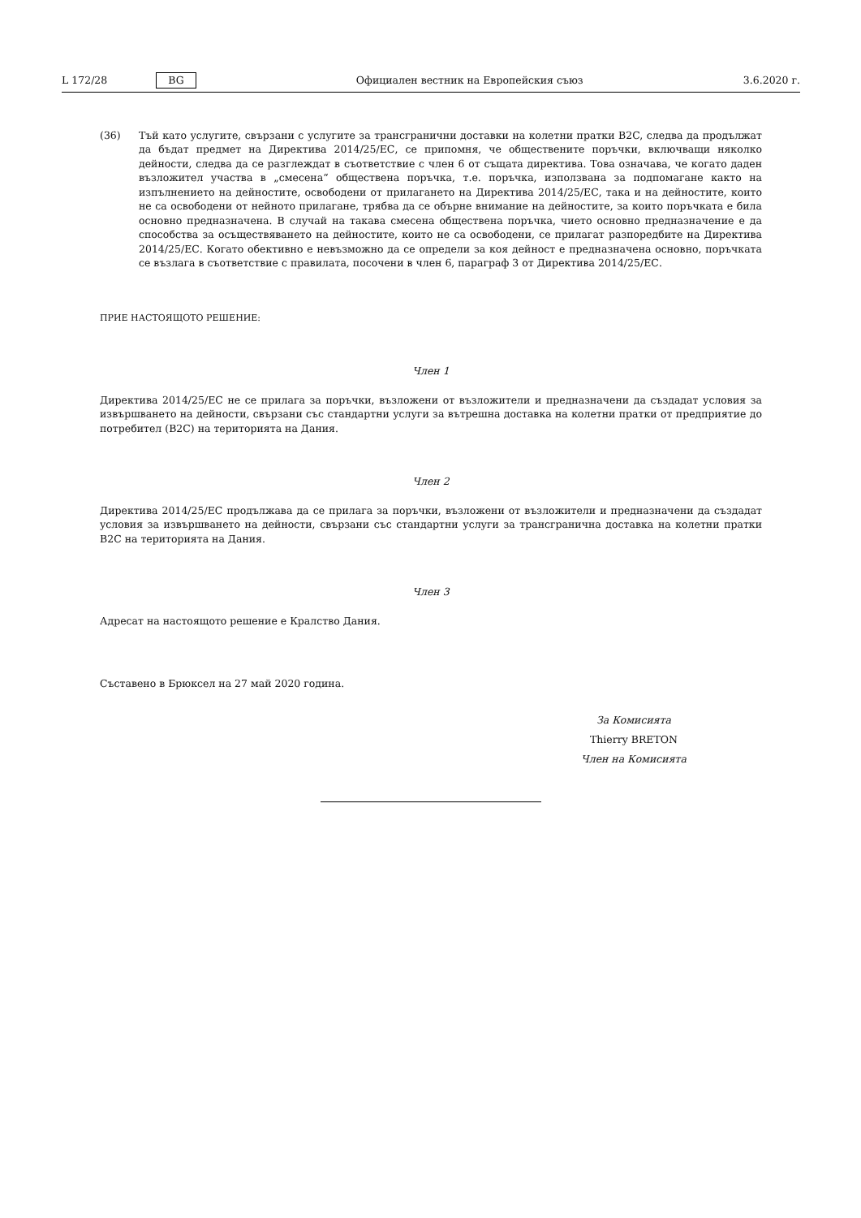L 172/28 BG Официален вестник на Европейския съюз 3.6.2020 г.
(36) Тъй като услугите, свързани с услугите за трансгранични доставки на колетни пратки B2C, следва да продължат да бъдат предмет на Директива 2014/25/ЕС, се припомня, че обществените поръчки, включващи няколко дейности, следва да се разглеждат в съответствие с член 6 от същата директива. Това означава, че когато даден възложител участва в „смесена“ обществена поръчка, т.е. поръчка, използвана за подпомагане както на изпълнението на дейностите, освободени от прилагането на Директива 2014/25/ЕС, така и на дейностите, които не са освободени от нейното прилагане, трябва да се обърне внимание на дейностите, за които поръчката е била основно предназначена. В случай на такава смесена обществена поръчка, чието основно предназначение е да способства за осъществяването на дейностите, които не са освободени, се прилагат разпоредбите на Директива 2014/25/ЕС. Когато обективно е невъзможно да се определи за коя дейност е предназначена основно, поръчката се възлага в съответствие с правилата, посочени в член 6, параграф 3 от Директива 2014/25/ЕС.
ПРИЕ НАСТОЯЩОТО РЕШЕНИЕ:
Член 1
Директива 2014/25/ЕС не се прилага за поръчки, възложени от възложители и предназначени да създадат условия за извършването на дейности, свързани със стандартни услуги за вътрешна доставка на колетни пратки от предприятие до потребител (B2C) на територията на Дания.
Член 2
Директива 2014/25/ЕС продължава да се прилага за поръчки, възложени от възложители и предназначени да създадат условия за извършването на дейности, свързани със стандартни услуги за трансгранична доставка на колетни пратки B2C на територията на Дания.
Член 3
Адресат на настоящото решение е Кралство Дания.
Съставено в Брюксел на 27 май 2020 година.
За Комисията
Thierry BRETON
Член на Комисията